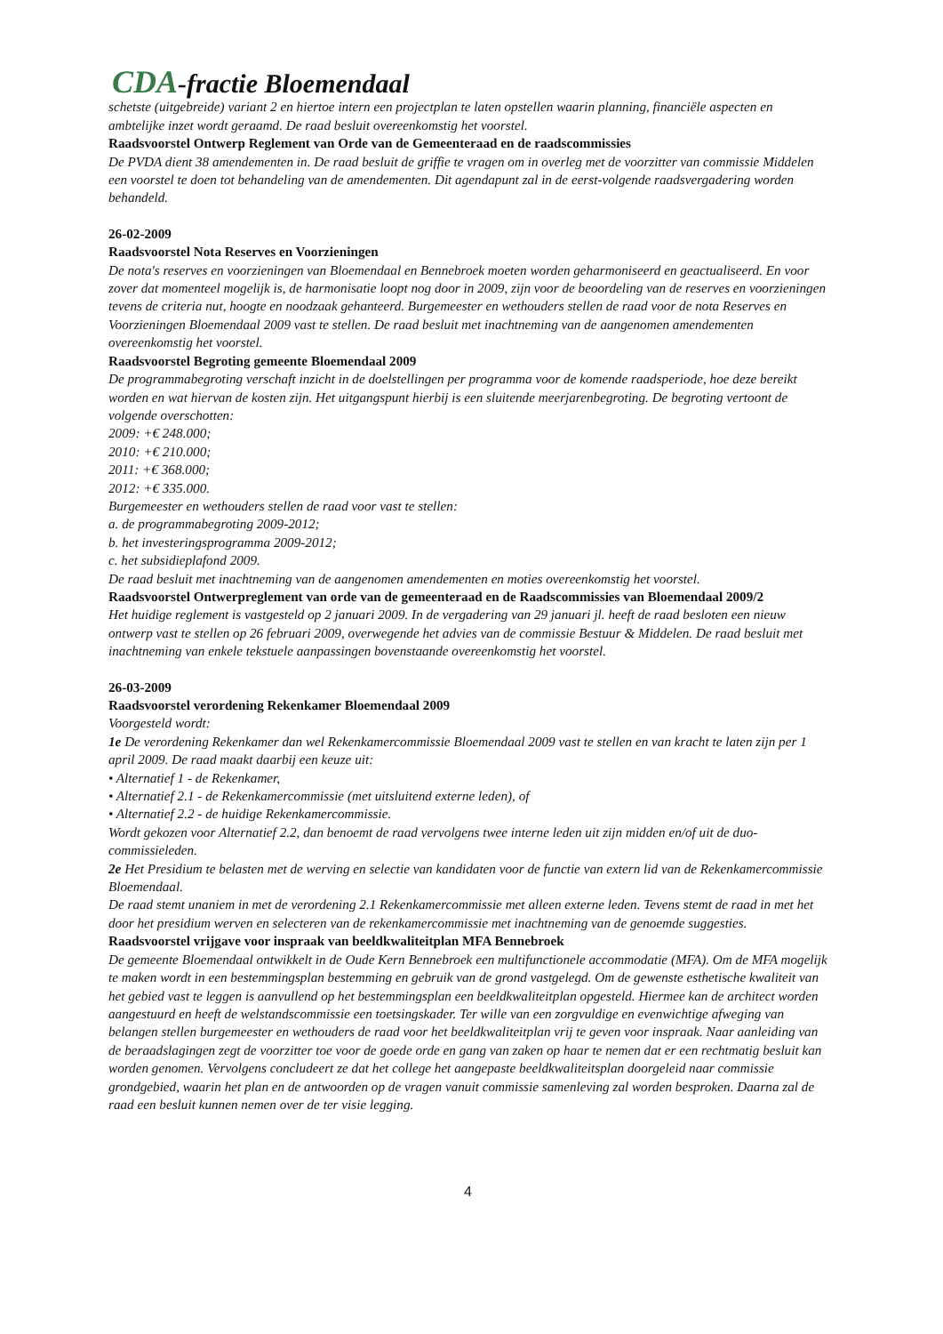CDA-fractie Bloemendaal
schetste (uitgebreide) variant 2 en hiertoe intern een projectplan te laten opstellen waarin planning, financiële aspecten en ambtelijke inzet wordt geraamd. De raad besluit overeenkomstig het voorstel.
Raadsvoorstel Ontwerp Reglement van Orde van de Gemeenteraad en de raadscommissies
De PVDA dient 38 amendementen in. De raad besluit de griffie te vragen om in overleg met de voorzitter van commissie Middelen een voorstel te doen tot behandeling van de amendementen. Dit agendapunt zal in de eerst-volgende raadsvergadering worden behandeld.
26-02-2009
Raadsvoorstel Nota Reserves en Voorzieningen
De nota's reserves en voorzieningen van Bloemendaal en Bennebroek moeten worden geharmoniseerd en geactualiseerd. En voor zover dat momenteel mogelijk is, de harmonisatie loopt nog door in 2009, zijn voor de beoordeling van de reserves en voorzieningen tevens de criteria nut, hoogte en noodzaak gehanteerd. Burgemeester en wethouders stellen de raad voor de nota Reserves en Voorzieningen Bloemendaal 2009 vast te stellen. De raad besluit met inachtneming van de aangenomen amendementen overeenkomstig het voorstel.
Raadsvoorstel Begroting gemeente Bloemendaal 2009
De programmabegroting verschaft inzicht in de doelstellingen per programma voor de komende raadsperiode, hoe deze bereikt worden en wat hiervan de kosten zijn. Het uitgangspunt hierbij is een sluitende meerjarenbegroting. De begroting vertoont de volgende overschotten:
2009: +€ 248.000;
2010: +€ 210.000;
2011: +€ 368.000;
2012: +€ 335.000.
Burgemeester en wethouders stellen de raad voor vast te stellen:
a. de programmabegroting 2009-2012;
b. het investeringsprogramma 2009-2012;
c. het subsidieplafond 2009.
De raad besluit met inachtneming van de aangenomen amendementen en moties overeenkomstig het voorstel.
Raadsvoorstel Ontwerpreglement van orde van de gemeenteraad en de Raadscommissies van Bloemendaal 2009/2
Het huidige reglement is vastgesteld op 2 januari 2009. In de vergadering van 29 januari jl. heeft de raad besloten een nieuw ontwerp vast te stellen op 26 februari 2009, overwegende het advies van de commissie Bestuur & Middelen. De raad besluit met inachtneming van enkele tekstuele aanpassingen bovenstaande overeenkomstig het voorstel.
26-03-2009
Raadsvoorstel verordening Rekenkamer Bloemendaal 2009
Voorgesteld wordt:
1e De verordening Rekenkamer dan wel Rekenkamercommissie Bloemendaal 2009 vast te stellen en van kracht te laten zijn per 1 april 2009. De raad maakt daarbij een keuze uit:
• Alternatief 1 - de Rekenkamer,
• Alternatief 2.1 - de Rekenkamercommissie (met uitsluitend externe leden), of
• Alternatief 2.2 - de huidige Rekenkamercommissie.
Wordt gekozen voor Alternatief 2.2, dan benoemt de raad vervolgens twee interne leden uit zijn midden en/of uit de duo-commissieleden.
2e Het Presidium te belasten met de werving en selectie van kandidaten voor de functie van extern lid van de Rekenkamercommissie Bloemendaal.
De raad stemt unaniem in met de verordening 2.1 Rekenkamercommissie met alleen externe leden. Tevens stemt de raad in met het door het presidium werven en selecteren van de rekenkamercommissie met inachtneming van de genoemde suggesties.
Raadsvoorstel vrijgave voor inspraak van beeldkwaliteitplan MFA Bennebroek
De gemeente Bloemendaal ontwikkelt in de Oude Kern Bennebroek een multifunctionele accommodatie (MFA). Om de MFA mogelijk te maken wordt in een bestemmingsplan bestemming en gebruik van de grond vastgelegd. Om de gewenste esthetische kwaliteit van het gebied vast te leggen is aanvullend op het bestemmingsplan een beeldkwaliteitplan opgesteld. Hiermee kan de architect worden aangestuurd en heeft de welstandscommissie een toetsingskader. Ter wille van een zorgvuldige en evenwichtige afweging van belangen stellen burgemeester en wethouders de raad voor het beeldkwaliteitplan vrij te geven voor inspraak. Naar aanleiding van de beraadslagingen zegt de voorzitter toe voor de goede orde en gang van zaken op haar te nemen dat er een rechtmatig besluit kan worden genomen. Vervolgens concludeert ze dat het college het aangepaste beeldkwaliteitsplan doorgeleid naar commissie grondgebied, waarin het plan en de antwoorden op de vragen vanuit commissie samenleving zal worden besproken. Daarna zal de raad een besluit kunnen nemen over de ter visie legging.
4